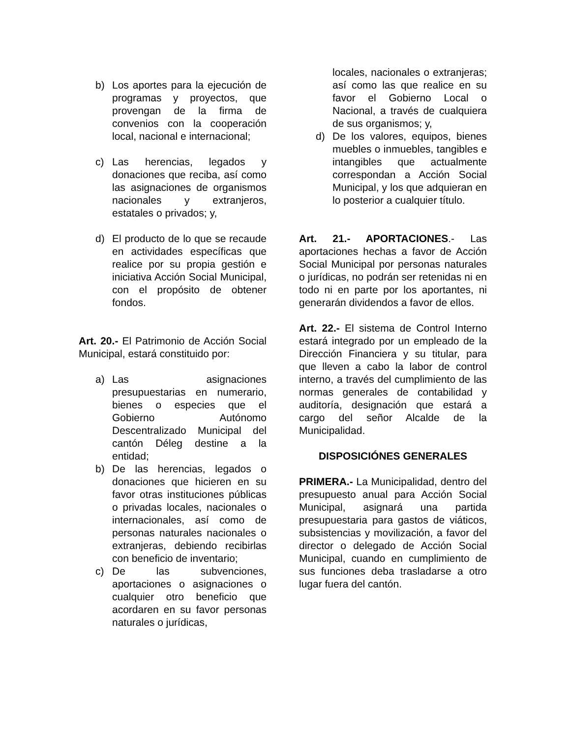b) Los aportes para la ejecución de programas y proyectos, que provengan de la firma de convenios con la cooperación local, nacional e internacional;
c) Las herencias, legados y donaciones que reciba, así como las asignaciones de organismos nacionales y extranjeros, estatales o privados; y,
d) El producto de lo que se recaude en actividades específicas que realice por su propia gestión e iniciativa Acción Social Municipal, con el propósito de obtener fondos.
Art. 20.- El Patrimonio de Acción Social Municipal, estará constituido por:
a) Las asignaciones presupuestarias en numerario, bienes o especies que el Gobierno Autónomo Descentralizado Municipal del cantón Déleg destine a la entidad;
b) De las herencias, legados o donaciones que hicieren en su favor otras instituciones públicas o privadas locales, nacionales o internacionales, así como de personas naturales nacionales o extranjeras, debiendo recibirlas con beneficio de inventario;
c) De las subvenciones, aportaciones o asignaciones o cualquier otro beneficio que acordaren en su favor personas naturales o jurídicas,
locales, nacionales o extranjeras; así como las que realice en su favor el Gobierno Local o Nacional, a través de cualquiera de sus organismos; y,
d) De los valores, equipos, bienes muebles o inmuebles, tangibles e intangibles que actualmente correspondan a Acción Social Municipal, y los que adquieran en lo posterior a cualquier título.
Art. 21.- APORTACIONES.- Las aportaciones hechas a favor de Acción Social Municipal por personas naturales o jurídicas, no podrán ser retenidas ni en todo ni en parte por los aportantes, ni generarán dividendos a favor de ellos.
Art. 22.- El sistema de Control Interno estará integrado por un empleado de la Dirección Financiera y su titular, para que lleven a cabo la labor de control interno, a través del cumplimiento de las normas generales de contabilidad y auditoría, designación que estará a cargo del señor Alcalde de la Municipalidad.
DISPOSICIÓNES GENERALES
PRIMERA.- La Municipalidad, dentro del presupuesto anual para Acción Social Municipal, asignará una partida presupuestaria para gastos de viáticos, subsistencias y movilización, a favor del director o delegado de Acción Social Municipal, cuando en cumplimiento de sus funciones deba trasladarse a otro lugar fuera del cantón.